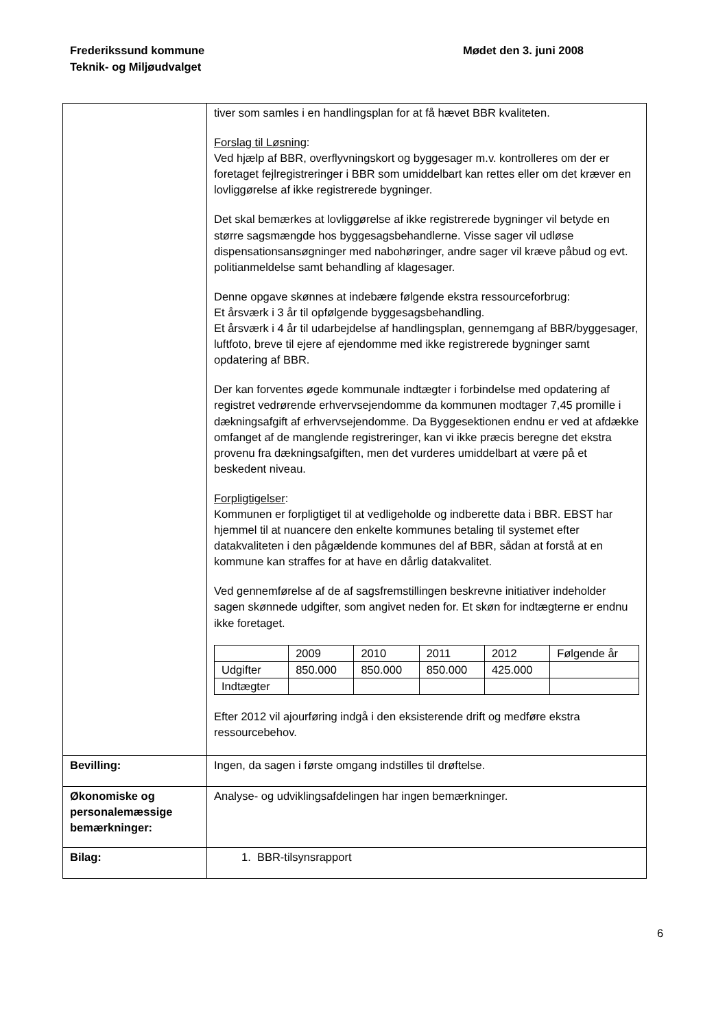Frederikssund kommune
Teknik- og Miljøudvalget
Mødet den 3. juni 2008
| | tiver som samles i en handlingsplan for at få hævet BBR kvaliteten. Forslag til Løsning : Ved hjælp af BBR, overflyvningskort og byggesager m.v. kontrolleres om der er foretaget fejlregistreringer i BBR som umiddelbart kan rettes eller om det kræver en lovliggørelse af ikke registrerede bygninger. Det skal bemærkes at lovliggørelse af ikke registrerede bygninger vil betyde en større sagsmængde hos byggesagsbehandlerne. Visse sager vil udløse dispensationsansøgninger med nabohøringer, andre sager vil kræve påbud og evt. politianmeldelse samt behandling af klagesager. Denne opgave skønnes at indebære følgende ekstra ressourceforbrug: Et årsværk i 3 år til opfølgende byggesagsbehandling. Et årsværk i 4 år til udarbejdelse af handlingsplan, gennemgang af BBR/byggesager, luftfoto, breve til ejere af ejendomme med ikke registrerede bygninger samt opdatering af BBR. Der kan forventes øgede kommunale indtægter i forbindelse med opdatering af registret vedrørende erhvervsejendomme da kommunen modtager 7,45 promille i dækningsafgift af erhvervsejendomme. Da Byggesektionen endnu er ved at afdække omfanget af de manglende registreringer, kan vi ikke præcis beregne det ekstra provenu fra dækningsafgiften, men det vurderes umiddelbart at være på et beskedent niveau. Forpligtigelser : Kommunen er forpligtiget til at vedligeholde og indberette data i BBR. EBST har hjemmel til at nuancere den enkelte kommunes betaling til systemet efter datakvaliteten i den pågældende kommunes del af BBR, sådan at forstå at en kommune kan straffes for at have en dårlig datakvalitet. Ved gennemførelse af de af sagsfremstillingen beskrevne initiativer indeholder sagen skønnede udgifter, som angivet neden for. Et skøn for indtægterne er endnu ikke foretaget. / / 2009 / 2010 / 2011 / 2012 / Følgende år / / Udgifter / 850.000 / 850.000 / 850.000 / 425.000 / / / Indtægter / / / / / / Efter 2012 vil ajourføring indgå i den eksisterende drift og medføre ekstra ressourcebehov. |
| Bevilling: | Ingen, da sagen i første omgang indstilles til drøftelse. |
| Økonomiske og personalemæssige bemærkninger: | Analyse- og udviklingsafdelingen har ingen bemærkninger. |
| Bilag: | 1. BBR-tilsynsrapport |
6